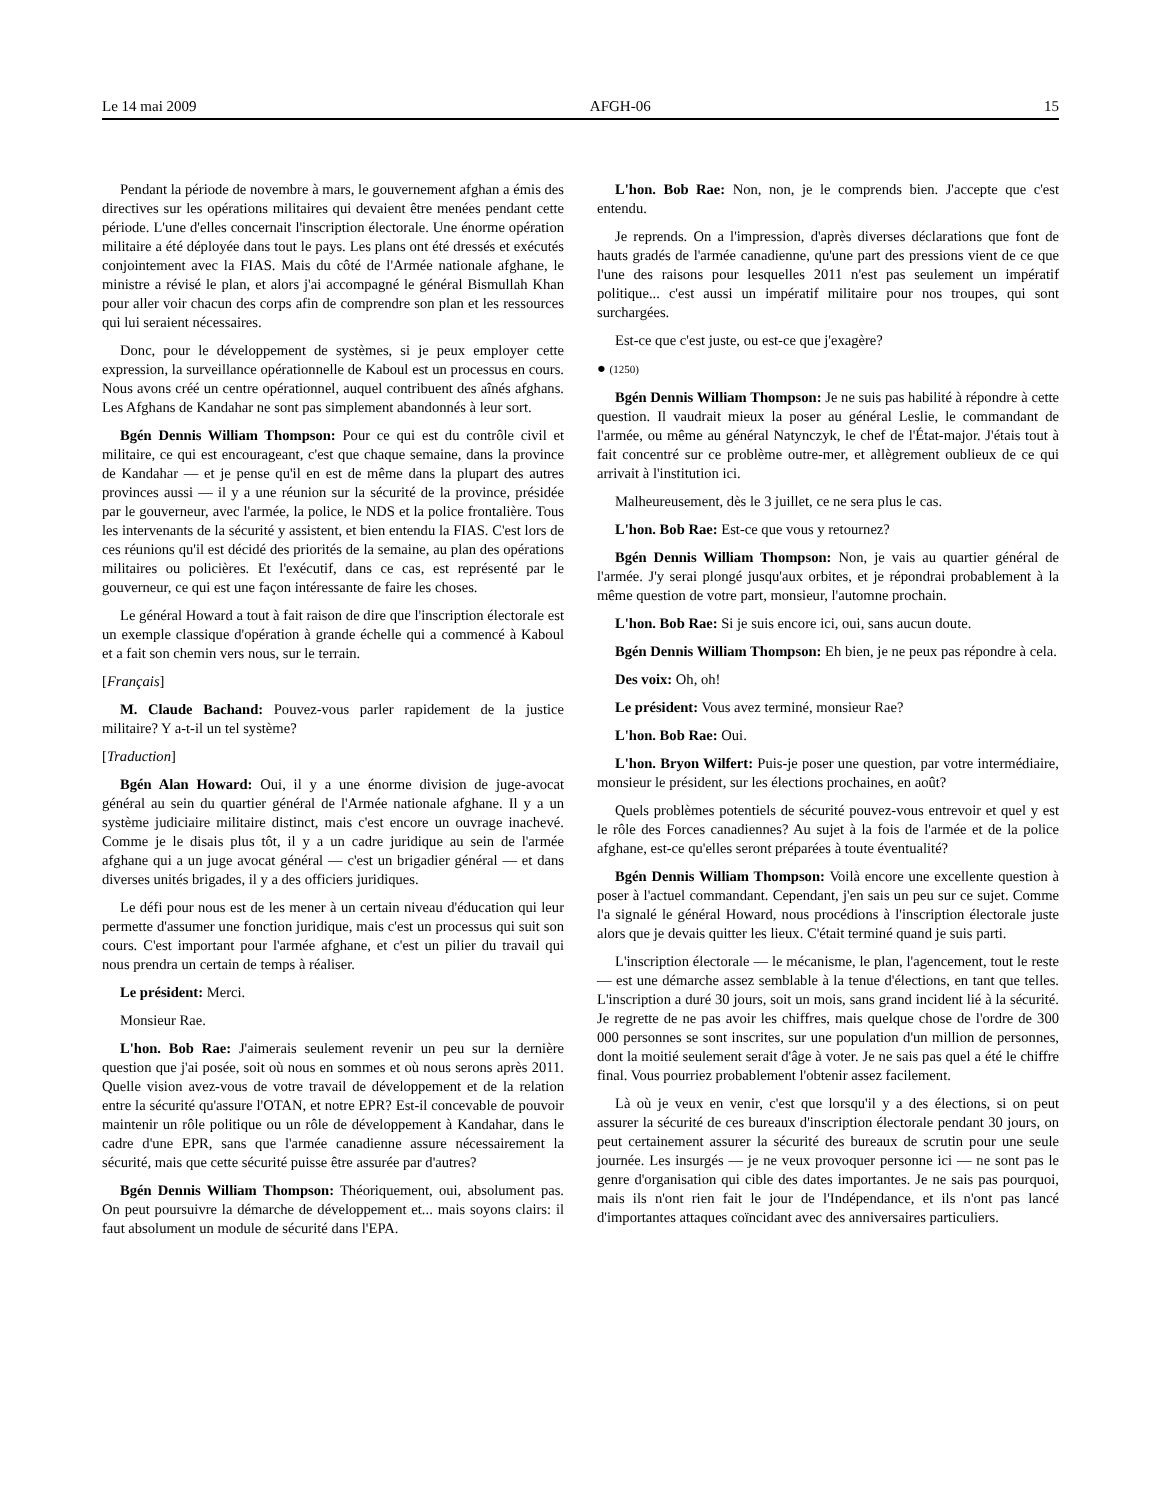Le 14 mai 2009 AFGH-06 15
Pendant la période de novembre à mars, le gouvernement afghan a émis des directives sur les opérations militaires qui devaient être menées pendant cette période. L'une d'elles concernait l'inscription électorale. Une énorme opération militaire a été déployée dans tout le pays. Les plans ont été dressés et exécutés conjointement avec la FIAS. Mais du côté de l'Armée nationale afghane, le ministre a révisé le plan, et alors j'ai accompagné le général Bismullah Khan pour aller voir chacun des corps afin de comprendre son plan et les ressources qui lui seraient nécessaires.
Donc, pour le développement de systèmes, si je peux employer cette expression, la surveillance opérationnelle de Kaboul est un processus en cours. Nous avons créé un centre opérationnel, auquel contribuent des aînés afghans. Les Afghans de Kandahar ne sont pas simplement abandonnés à leur sort.
Bgén Dennis William Thompson: Pour ce qui est du contrôle civil et militaire, ce qui est encourageant, c'est que chaque semaine, dans la province de Kandahar — et je pense qu'il en est de même dans la plupart des autres provinces aussi — il y a une réunion sur la sécurité de la province, présidée par le gouverneur, avec l'armée, la police, le NDS et la police frontalière. Tous les intervenants de la sécurité y assistent, et bien entendu la FIAS. C'est lors de ces réunions qu'il est décidé des priorités de la semaine, au plan des opérations militaires ou policières. Et l'exécutif, dans ce cas, est représenté par le gouverneur, ce qui est une façon intéressante de faire les choses.
Le général Howard a tout à fait raison de dire que l'inscription électorale est un exemple classique d'opération à grande échelle qui a commencé à Kaboul et a fait son chemin vers nous, sur le terrain.
[Français]
M. Claude Bachand: Pouvez-vous parler rapidement de la justice militaire? Y a-t-il un tel système?
[Traduction]
Bgén Alan Howard: Oui, il y a une énorme division de juge-avocat général au sein du quartier général de l'Armée nationale afghane. Il y a un système judiciaire militaire distinct, mais c'est encore un ouvrage inachevé. Comme je le disais plus tôt, il y a un cadre juridique au sein de l'armée afghane qui a un juge avocat général — c'est un brigadier général — et dans diverses unités brigades, il y a des officiers juridiques.
Le défi pour nous est de les mener à un certain niveau d'éducation qui leur permette d'assumer une fonction juridique, mais c'est un processus qui suit son cours. C'est important pour l'armée afghane, et c'est un pilier du travail qui nous prendra un certain de temps à réaliser.
Le président: Merci.
Monsieur Rae.
L'hon. Bob Rae: J'aimerais seulement revenir un peu sur la dernière question que j'ai posée, soit où nous en sommes et où nous serons après 2011. Quelle vision avez-vous de votre travail de développement et de la relation entre la sécurité qu'assure l'OTAN, et notre EPR? Est-il concevable de pouvoir maintenir un rôle politique ou un rôle de développement à Kandahar, dans le cadre d'une EPR, sans que l'armée canadienne assure nécessairement la sécurité, mais que cette sécurité puisse être assurée par d'autres?
Bgén Dennis William Thompson: Théoriquement, oui, absolument pas. On peut poursuivre la démarche de développement et... mais soyons clairs: il faut absolument un module de sécurité dans l'EPA.
L'hon. Bob Rae: Non, non, je le comprends bien. J'accepte que c'est entendu.
Je reprends. On a l'impression, d'après diverses déclarations que font de hauts gradés de l'armée canadienne, qu'une part des pressions vient de ce que l'une des raisons pour lesquelles 2011 n'est pas seulement un impératif politique... c'est aussi un impératif militaire pour nos troupes, qui sont surchargées.
Est-ce que c'est juste, ou est-ce que j'exagère?
● (1250)
Bgén Dennis William Thompson: Je ne suis pas habilité à répondre à cette question. Il vaudrait mieux la poser au général Leslie, le commandant de l'armée, ou même au général Natynczyk, le chef de l'État-major. J'étais tout à fait concentré sur ce problème outre-mer, et allègrement oublieux de ce qui arrivait à l'institution ici.
Malheureusement, dès le 3 juillet, ce ne sera plus le cas.
L'hon. Bob Rae: Est-ce que vous y retournez?
Bgén Dennis William Thompson: Non, je vais au quartier général de l'armée. J'y serai plongé jusqu'aux orbites, et je répondrai probablement à la même question de votre part, monsieur, l'automne prochain.
L'hon. Bob Rae: Si je suis encore ici, oui, sans aucun doute.
Bgén Dennis William Thompson: Eh bien, je ne peux pas répondre à cela.
Des voix: Oh, oh!
Le président: Vous avez terminé, monsieur Rae?
L'hon. Bob Rae: Oui.
L'hon. Bryon Wilfert: Puis-je poser une question, par votre intermédiaire, monsieur le président, sur les élections prochaines, en août?
Quels problèmes potentiels de sécurité pouvez-vous entrevoir et quel y est le rôle des Forces canadiennes? Au sujet à la fois de l'armée et de la police afghane, est-ce qu'elles seront préparées à toute éventualité?
Bgén Dennis William Thompson: Voilà encore une excellente question à poser à l'actuel commandant. Cependant, j'en sais un peu sur ce sujet. Comme l'a signalé le général Howard, nous procédions à l'inscription électorale juste alors que je devais quitter les lieux. C'était terminé quand je suis parti.
L'inscription électorale — le mécanisme, le plan, l'agencement, tout le reste — est une démarche assez semblable à la tenue d'élections, en tant que telles. L'inscription a duré 30 jours, soit un mois, sans grand incident lié à la sécurité. Je regrette de ne pas avoir les chiffres, mais quelque chose de l'ordre de 300 000 personnes se sont inscrites, sur une population d'un million de personnes, dont la moitié seulement serait d'âge à voter. Je ne sais pas quel a été le chiffre final. Vous pourriez probablement l'obtenir assez facilement.
Là où je veux en venir, c'est que lorsqu'il y a des élections, si on peut assurer la sécurité de ces bureaux d'inscription électorale pendant 30 jours, on peut certainement assurer la sécurité des bureaux de scrutin pour une seule journée. Les insurgés — je ne veux provoquer personne ici — ne sont pas le genre d'organisation qui cible des dates importantes. Je ne sais pas pourquoi, mais ils n'ont rien fait le jour de l'Indépendance, et ils n'ont pas lancé d'importantes attaques coïncidant avec des anniversaires particuliers.